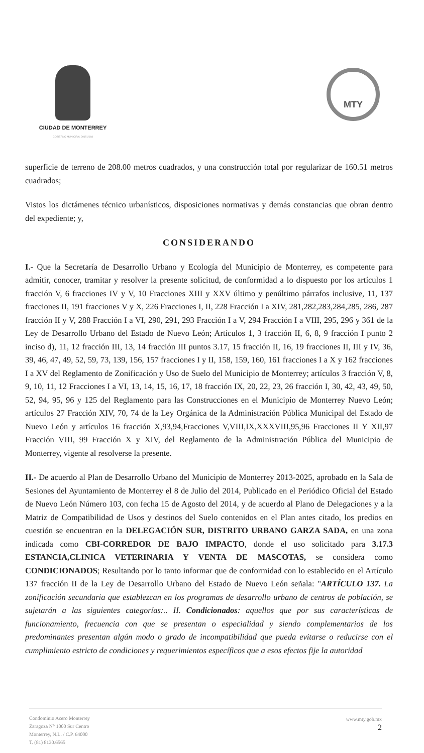CIUDAD DE MONTERREY
GOBIERNO MUNICIPAL 2015-2018
MTY
superficie de terreno de 208.00 metros cuadrados, y una construcción total por regularizar de 160.51 metros cuadrados;
Vistos los dictámenes técnico urbanísticos, disposiciones normativas y demás constancias que obran dentro del expediente; y,
CONSIDERANDO
I.- Que la Secretaría de Desarrollo Urbano y Ecología del Municipio de Monterrey, es competente para admitir, conocer, tramitar y resolver la presente solicitud, de conformidad a lo dispuesto por los artículos 1 fracción V, 6 fracciones IV y V, 10 Fracciones XIII y XXV último y penúltimo párrafos inclusive, 11, 137 fracciones II, 191 fracciones V y X, 226 Fracciones I, II, 228 Fracción I a XIV, 281,282,283,284,285, 286, 287 fracción II y V, 288 Fracción I a VI, 290, 291, 293 Fracción I a V, 294 Fracción I a VIII, 295, 296 y 361 de la Ley de Desarrollo Urbano del Estado de Nuevo León; Artículos 1, 3 fracción II, 6, 8, 9 fracción I punto 2 inciso d), 11, 12 fracción III, 13, 14 fracción III puntos 3.17, 15 fracción II, 16, 19 fracciones II, III y IV, 36, 39, 46, 47, 49, 52, 59, 73, 139, 156, 157 fracciones I y II, 158, 159, 160, 161 fracciones I a X y 162 fracciones I a XV del Reglamento de Zonificación y Uso de Suelo del Municipio de Monterrey; artículos 3 fracción V, 8, 9, 10, 11, 12 Fracciones I a VI, 13, 14, 15, 16, 17, 18 fracción IX, 20, 22, 23, 26 fracción I, 30, 42, 43, 49, 50, 52, 94, 95, 96 y 125 del Reglamento para las Construcciones en el Municipio de Monterrey Nuevo León; artículos 27 Fracción XIV, 70, 74 de la Ley Orgánica de la Administración Pública Municipal del Estado de Nuevo León y artículos 16 fracción X,93,94,Fracciones V,VIII,IX,XXXVIII,95,96 Fracciones II Y XII,97 Fracción VIII, 99 Fracción X y XIV, del Reglamento de la Administración Pública del Municipio de Monterrey, vigente al resolverse la presente.
II.- De acuerdo al Plan de Desarrollo Urbano del Municipio de Monterrey 2013-2025, aprobado en la Sala de Sesiones del Ayuntamiento de Monterrey el 8 de Julio del 2014, Publicado en el Periódico Oficial del Estado de Nuevo León Número 103, con fecha 15 de Agosto del 2014, y de acuerdo al Plano de Delegaciones y a la Matriz de Compatibilidad de Usos y destinos del Suelo contenidos en el Plan antes citado, los predios en cuestión se encuentran en la DELEGACIÓN SUR, DISTRITO URBANO GARZA SADA, en una zona indicada como CBI-CORREDOR DE BAJO IMPACTO, donde el uso solicitado para 3.17.3 ESTANCIA,CLINICA VETERINARIA Y VENTA DE MASCOTAS, se considera como CONDICIONADOS; Resultando por lo tanto informar que de conformidad con lo establecido en el Artículo 137 fracción II de la Ley de Desarrollo Urbano del Estado de Nuevo León señala: "ARTÍCULO 137. La zonificación secundaria que establezcan en los programas de desarrollo urbano de centros de población, se sujetarán a las siguientes categorías:.. II. Condicionados: aquellos que por sus características de funcionamiento, frecuencia con que se presentan o especialidad y siendo complementarios de los predominantes presentan algún modo o grado de incompatibilidad que pueda evitarse o reducirse con el cumplimiento estricto de condiciones y requerimientos específicos que a esos efectos fije la autoridad
Condominio Acero Monterrey
Zaragoza N° 1000 Sur Centro
Monterrey, N.L. / C.P. 64000
T. (81) 8130.6565
www.mty.gob.mx
2